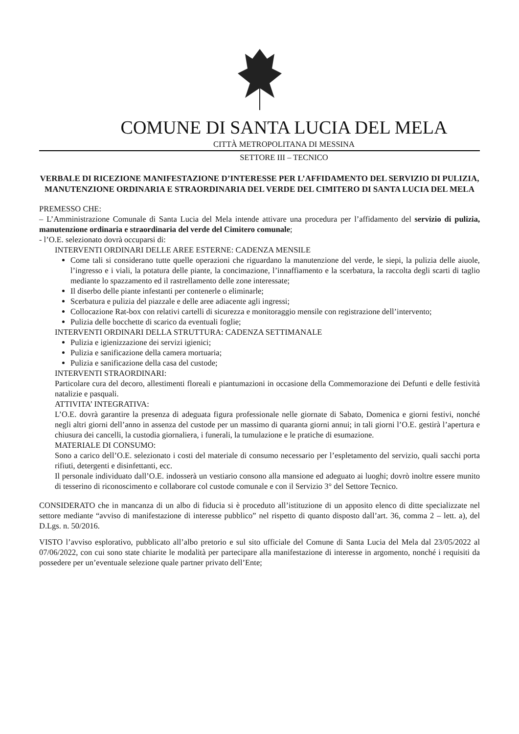COMUNE DI SANTA LUCIA DEL MELA
CITTÀ METROPOLITANA DI MESSINA
SETTORE III – TECNICO
VERBALE DI RICEZIONE MANIFESTAZIONE D’INTERESSE PER L’AFFIDAMENTO DEL SERVIZIO DI PULIZIA, MANUTENZIONE ORDINARIA E STRAORDINARIA DEL VERDE DEL CIMITERO DI SANTA LUCIA DEL MELA
PREMESSO CHE:
– L’Amministrazione Comunale di Santa Lucia del Mela intende attivare una procedura per l’affidamento del servizio di pulizia, manutenzione ordinaria e straordinaria del verde del Cimitero comunale;
- l’O.E. selezionato dovrà occuparsi di:
INTERVENTI ORDINARI DELLE AREE ESTERNE: CADENZA MENSILE
Come tali si considerano tutte quelle operazioni che riguardano la manutenzione del verde, le siepi, la pulizia delle aiuole, l’ingresso e i viali, la potatura delle piante, la concimazione, l’innaffiamento e la scerbatura, la raccolta degli scarti di taglio mediante lo spazzamento ed il rastrellamento delle zone interessate;
Il diserbo delle piante infestanti per contenerle o eliminarle;
Scerbatura e pulizia del piazzale e delle aree adiacente agli ingressi;
Collocazione Rat-box con relativi cartelli di sicurezza e monitoraggio mensile con registrazione dell’intervento;
Pulizia delle bocchette di scarico da eventuali foglie;
INTERVENTI ORDINARI DELLA STRUTTURA: CADENZA SETTIMANALE
Pulizia e igienizzazione dei servizi igienici;
Pulizia e sanificazione della camera mortuaria;
Pulizia e sanificazione della casa del custode;
INTERVENTI STRAORDINARI:
Particolare cura del decoro, allestimenti floreali e piantumazioni in occasione della Commemorazione dei Defunti e delle festività natalizie e pasquali.
ATTIVITA’ INTEGRATIVA:
L’O.E. dovrà garantire la presenza di adeguata figura professionale nelle giornate di Sabato, Domenica e giorni festivi, nonché negli altri giorni dell’anno in assenza del custode per un massimo di quaranta giorni annui; in tali giorni l’O.E. gestirà l’apertura e chiusura dei cancelli, la custodia giornaliera, i funerali, la tumulazione e le pratiche di esumazione.
MATERIALE DI CONSUMO:
Sono a carico dell’O.E. selezionato i costi del materiale di consumo necessario per l’espletamento del servizio, quali sacchi porta rifiuti, detergenti e disinfettanti, ecc.
Il personale individuato dall’O.E. indosserà un vestiario consono alla mansione ed adeguato ai luoghi; dovrò inoltre essere munito di tesserino di riconoscimento e collaborare col custode comunale e con il Servizio 3° del Settore Tecnico.
CONSIDERATO che in mancanza di un albo di fiducia si è proceduto all’istituzione di un apposito elenco di ditte specializzate nel settore mediante “avviso di manifestazione di interesse pubblico” nel rispetto di quanto disposto dall’art. 36, comma 2 – lett. a), del D.Lgs. n. 50/2016.
VISTO l’avviso esplorativo, pubblicato all’albo pretorio e sul sito ufficiale del Comune di Santa Lucia del Mela dal 23/05/2022 al 07/06/2022, con cui sono state chiarite le modalità per partecipare alla manifestazione di interesse in argomento, nonché i requisiti da possedere per un’eventuale selezione quale partner privato dell’Ente;